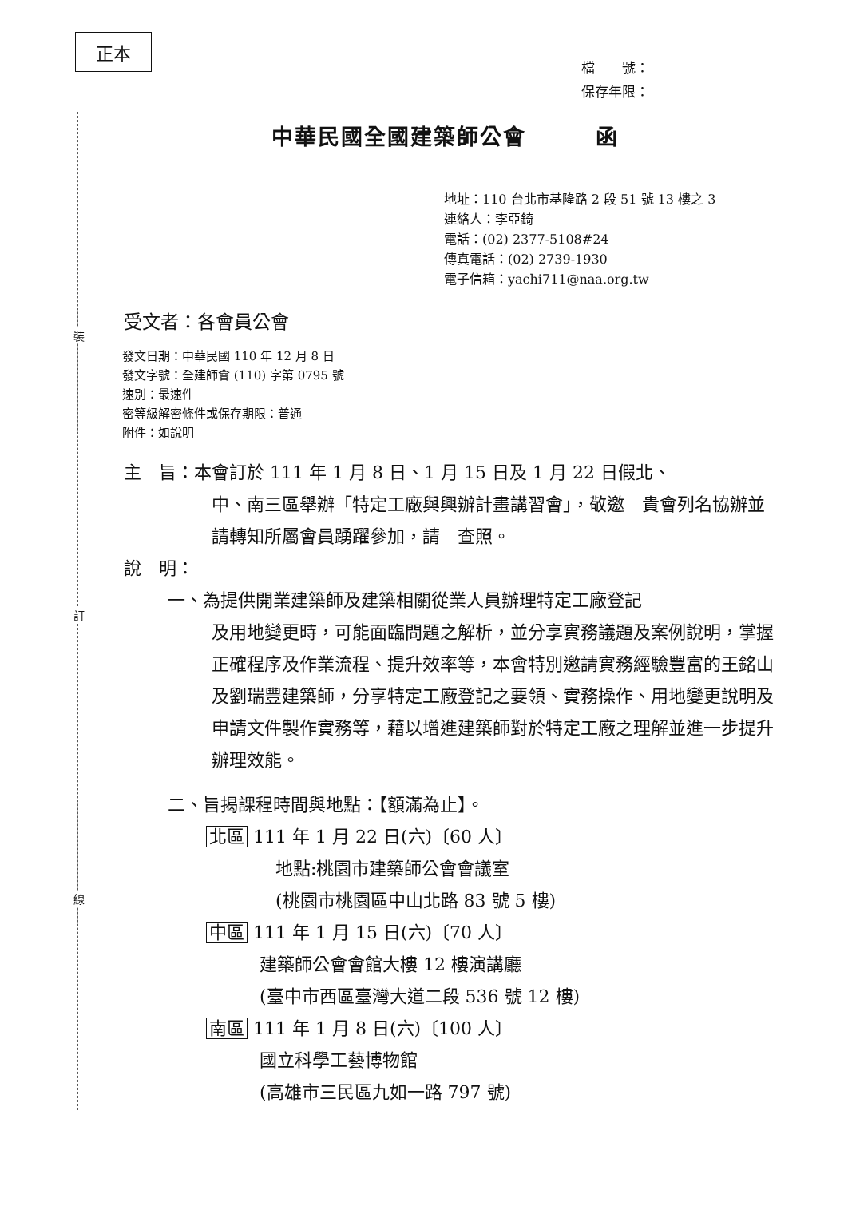裝
訂
線
正本
檔　　號：
保存年限：
中華民國全國建築師公會　　　函
地址：110 台北市基隆路 2 段 51 號 13 樓之 3
連絡人：李亞錡
電話：(02) 2377-5108#24
傳真電話：(02) 2739-1930
電子信箱：yachi711@naa.org.tw
受文者：各會員公會
發文日期：中華民國 110 年 12 月 8 日
發文字號：全建師會 (110) 字第 0795 號
速別：最速件
密等級解密條件或保存期限：普通
附件：如說明
主　旨：本會訂於 111 年 1 月 8 日、1 月 15 日及 1 月 22 日假北、
中、南三區舉辦「特定工廠與興辦計畫講習會」，敬邀　貴會列名協辦並請轉知所屬會員踴躍參加，請　查照。
說　明：
一、為提供開業建築師及建築相關從業人員辦理特定工廠登記
及用地變更時，可能面臨問題之解析，並分享實務議題及案例說明，掌握正確程序及作業流程、提升效率等，本會特別邀請實務經驗豐富的王銘山及劉瑞豐建築師，分享特定工廠登記之要領、實務操作、用地變更說明及申請文件製作實務等，藉以增進建築師對於特定工廠之理解並進一步提升辦理效能。
二、旨揭課程時間與地點：【額滿為止】。
北區 111 年 1 月 22 日(六)〔60 人〕
地點:桃園市建築師公會會議室
(桃園市桃園區中山北路 83 號 5 樓)
中區 111 年 1 月 15 日(六)〔70 人〕
建築師公會會館大樓 12 樓演講廳
(臺中市西區臺灣大道二段 536 號 12 樓)
南區 111 年 1 月 8 日(六)〔100 人〕
國立科學工藝博物館
(高雄市三民區九如一路 797 號)